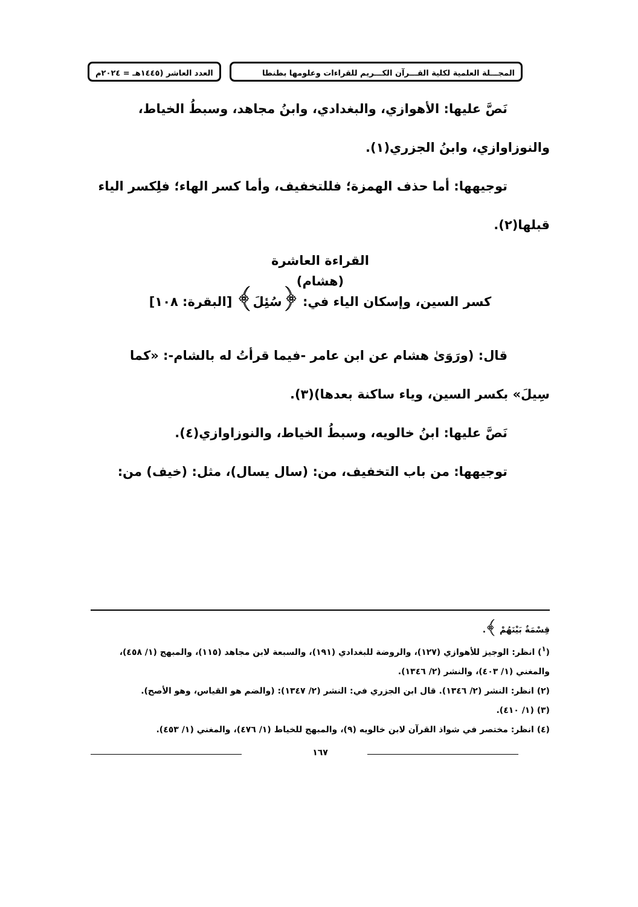المجـــلة العلمية لكلية القـــرآن الكـــريم للقراءات وعلومها بطنطا العدد العاشر (١٤٤٥هـ = ٢٠٢٤م
نَصَّ عليها: الأهوازي، والبغدادي، وابنُ مجاهد، وسبطُ الخياط،
والنوزاوازي، وابنُ الجزري(١).
توجيهها: أما حذف الهمزة؛ فللتخفيف، وأما كسر الهاء؛ فلِكسر الياء
قبلها(٢).
القراءة العاشرة
(هشام)
كسر السين، وإسكان الياء في: ﴿سُئِلَ﴾ [البقرة: ١٠٨]
قال: (ورَوَىٰ هشام عن ابن عامر -فيما قرأتُ له بالشام-: «كما
سِيلَ» بكسر السين، وياء ساكنة بعدها)(٣).
نَصَّ عليها: ابنُ خالويه، وسبطُ الخياط، والنوزاوازي(٤).
توجيهها: من باب التخفيف، من: (سال يسال)، مثل: (خيف) من:
قِسْمَةٌ بَيْنَهُمْ ﴾.
(<sup>١</sup>) انظر: الوجيز للأهوازي (١٢٧)، والروضة للبغدادي (١٩١)، والسبعة لابن مجاهد (١١٥)، والمبهج (١/ ٤٥٨)، والمغني (١/ ٤٠٣)، والنشر (٢/ ١٣٤٦).
(٢) انظر: النشر (٢/ ١٣٤٦). قال ابن الجزري في: النشر (٢/ ١٣٤٧): (والضم هو القياس، وهو الأصح).
(٣) (١/ ٤١٠).
(٤) انظر: مختصر في شواذ القرآن لابن خالويه (٩)، والمبهج للخياط (١/ ٤٧٦)، والمغني (١/ ٤٥٣).
١٦٧